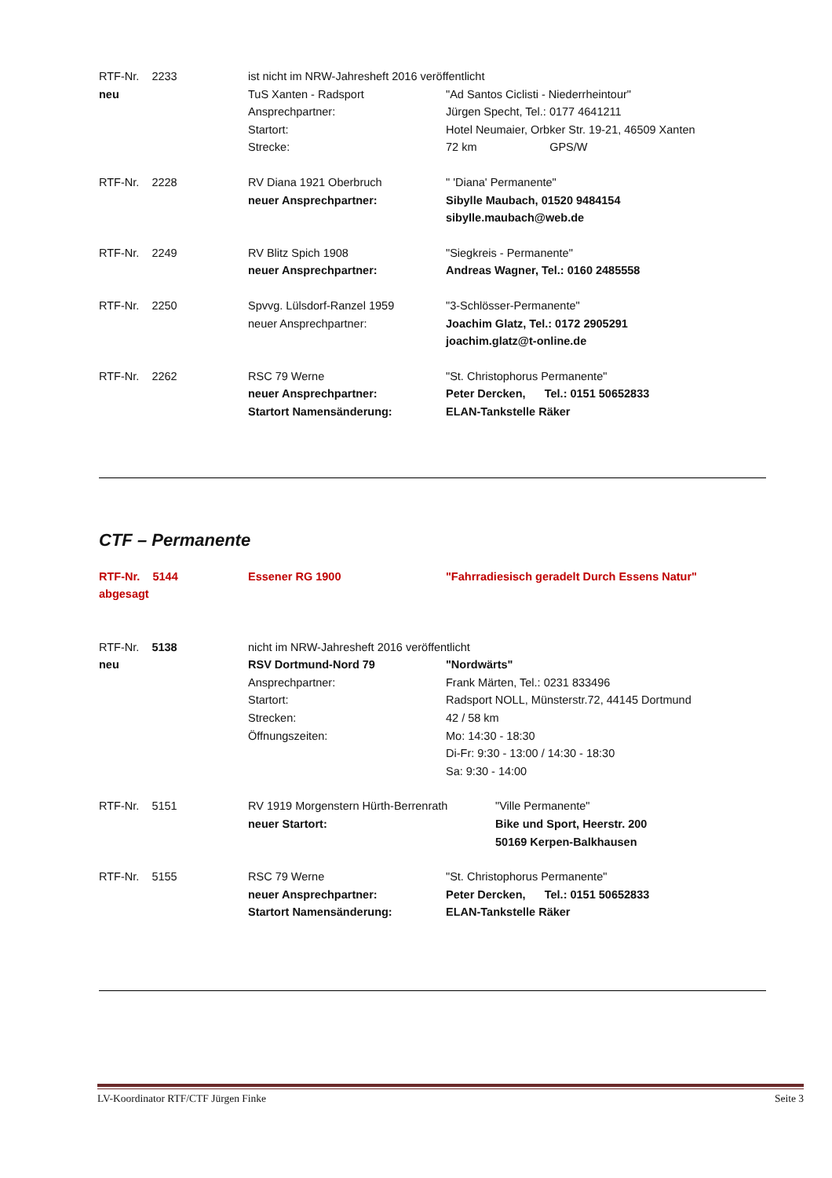RTF-Nr. 2233 ist nicht im NRW-Jahresheft 2016 veröffentlicht
neu TuS Xanten - Radsport "Ad Santos Ciclisti - Niederrheintour"
Ansprechpartner: Jürgen Specht, Tel.: 0177 4641211
Startort: Hotel Neumaier, Orbker Str. 19-21, 46509 Xanten
Strecke: 72 km GPS/W
RTF-Nr. 2228 RV Diana 1921 Oberbruch " 'Diana' Permanente"
neuer Ansprechpartner: Sibylle Maubach, 01520 9484154
sibylle.maubach@web.de
RTF-Nr. 2249 RV Blitz Spich 1908 "Siegkreis - Permanente"
neuer Ansprechpartner: Andreas Wagner, Tel.: 0160 2485558
RTF-Nr. 2250 Spvvg. Lülsdorf-Ranzel 1959 "3-Schlösser-Permanente"
neuer Ansprechpartner: Joachim Glatz, Tel.: 0172 2905291
joachim.glatz@t-online.de
RTF-Nr. 2262 RSC 79 Werne "St. Christophorus Permanente"
neuer Ansprechpartner: Peter Dercken, Tel.: 0151 50652833
Startort Namensänderung: ELAN-Tankstelle Räker
CTF – Permanente
RTF-Nr. 5144 Essener RG 1900 "Fahrradiesisch geradelt Durch Essens Natur"
abgesagt
RTF-Nr. 5138 nicht im NRW-Jahresheft 2016 veröffentlicht
neu RSV Dortmund-Nord 79 "Nordwärts"
Ansprechpartner: Frank Märten, Tel.: 0231 833496
Startort: Radsport NOLL, Münsterstr.72, 44145 Dortmund
Strecken: 42 / 58 km
Öffnungszeiten: Mo: 14:30 - 18:30
Di-Fr: 9:30 - 13:00 / 14:30 - 18:30
Sa: 9:30 - 14:00
RTF-Nr. 5151 RV 1919 Morgenstern Hürth-Berrenrath "Ville Permanente"
neuer Startort: Bike und Sport, Heerstr. 200
50169 Kerpen-Balkhausen
RTF-Nr. 5155 RSC 79 Werne "St. Christophorus Permanente"
neuer Ansprechpartner: Peter Dercken, Tel.: 0151 50652833
Startort Namensänderung: ELAN-Tankstelle Räker
LV-Koordinator RTF/CTF Jürgen Finke Seite 3